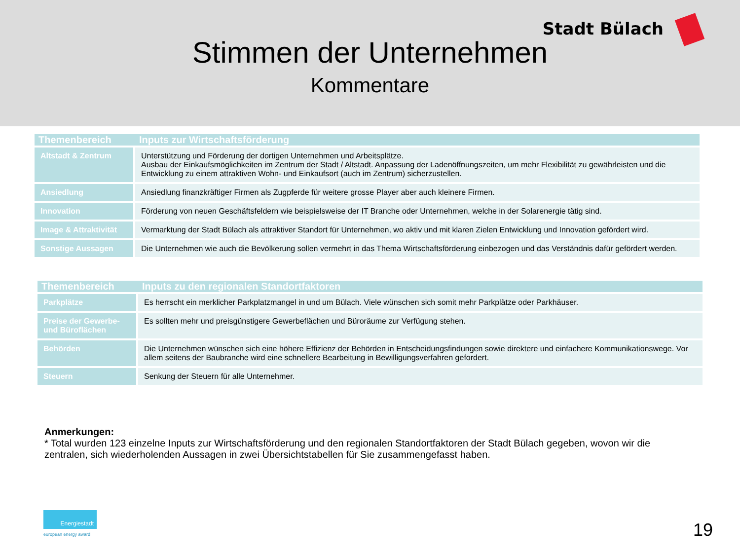Stadt Bülach
Stimmen der Unternehmen
Kommentare
| Themenbereich | Inputs zur Wirtschaftsförderung |
| --- | --- |
| Altstadt & Zentrum | Unterstützung und Förderung der dortigen Unternehmen und Arbeitsplätze. Ausbau der Einkaufsmöglichkeiten im Zentrum der Stadt / Altstadt. Anpassung der Ladenöffnungszeiten, um mehr Flexibilität zu gewährleisten und die Entwicklung zu einem attraktiven Wohn- und Einkaufsort (auch im Zentrum) sicherzustellen. |
| Ansiedlung | Ansiedlung finanzkräftiger Firmen als Zugpferde für weitere grosse Player aber auch kleinere Firmen. |
| Innovation | Förderung von neuen Geschäftsfeldern wie beispielsweise der IT Branche oder Unternehmen, welche in der Solarenergie tätig sind. |
| Image & Attraktivität | Vermarktung der Stadt Bülach als attraktiver Standort für Unternehmen, wo aktiv und mit klaren Zielen Entwicklung und Innovation gefördert wird. |
| Sonstige Aussagen | Die Unternehmen wie auch die Bevölkerung sollen vermehrt in das Thema Wirtschaftsförderung einbezogen und das Verständnis dafür gefördert werden. |
| Themenbereich | Inputs zu den regionalen Standortfaktoren |
| --- | --- |
| Parkplätze | Es herrscht ein merklicher Parkplatzmangel in und um Bülach. Viele wünschen sich somit mehr Parkplätze oder Parkhäuser. |
| Preise der Gewerbe- und Büroflächen | Es sollten mehr und preisgünstigere Gewerbeflächen und Büroräume zur Verfügung stehen. |
| Behörden | Die Unternehmen wünschen sich eine höhere Effizienz der Behörden in Entscheidungsfindungen sowie direktere und einfachere Kommunikationswege. Vor allem seitens der Baubranche wird eine schnellere Bearbeitung in Bewilligungsverfahren gefordert. |
| Steuern | Senkung der Steuern für alle Unternehmer. |
Anmerkungen:
* Total wurden 123 einzelne Inputs zur Wirtschaftsförderung und den regionalen Standortfaktoren der Stadt Bülach gegeben, wovon wir die zentralen, sich wiederholenden Aussagen in zwei Übersichtstabellen für Sie zusammengefasst haben.
Energiestadt
european energy award
19